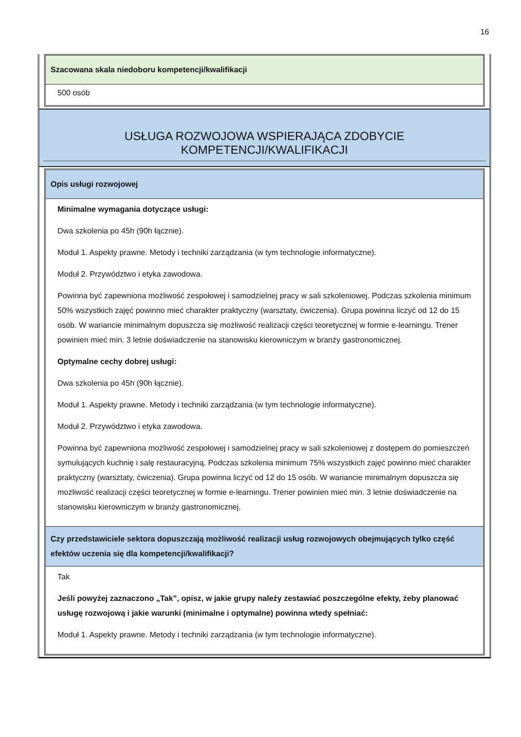16
Szacowana skala niedoboru kompetencji/kwalifikacji
500 osób
USŁUGA ROZWOJOWA WSPIERAJĄCA ZDOBYCIE KOMPETENCJI/KWALIFIKACJI
Opis usługi rozwojowej
Minimalne wymagania dotyczące usługi:
Dwa szkolenia po 45h (90h łącznie).
Moduł 1. Aspekty prawne. Metody i techniki zarządzania (w tym technologie informatyczne).
Moduł 2. Przywództwo i etyka zawodowa.
Powinna być zapewniona możliwość zespołowej i samodzielnej pracy w sali szkoleniowej. Podczas szkolenia minimum 50% wszystkich zajęć powinno mieć charakter praktyczny (warsztaty, ćwiczenia). Grupa powinna liczyć od 12 do 15 osób. W wariancie minimalnym dopuszcza się możliwość realizacji części teoretycznej w formie e-learningu. Trener powinien mieć min. 3 letnie doświadczenie na stanowisku kierowniczym w branży gastronomicznej.
Optymalne cechy dobrej usługi:
Dwa szkolenia po 45h (90h łącznie).
Moduł 1. Aspekty prawne. Metody i techniki zarządzania (w tym technologie informatyczne).
Moduł 2. Przywództwo i etyka zawodowa.
Powinna być zapewniona możliwość zespołowej i samodzielnej pracy w sali szkoleniowej z dostępem do pomieszczeń symulujących kuchnię i salę restauracyjną. Podczas szkolenia minimum 75% wszystkich zajęć powinno mieć charakter praktyczny (warsztaty, ćwiczenia). Grupa powinna liczyć od 12 do 15 osób. W wariancie minimalnym dopuszcza się możliwość realizacji części teoretycznej w formie e-learningu. Trener powinien mieć min. 3 letnie doświadczenie na stanowisku kierowniczym w branży gastronomicznej.
Czy przedstawiciele sektora dopuszczają możliwość realizacji usług rozwojowych obejmujących tylko część efektów uczenia się dla kompetencji/kwalifikacji?
Tak
Jeśli powyżej zaznaczono „Tak”, opisz, w jakie grupy należy zestawiać poszczególne efekty, żeby planować usługę rozwojową i jakie warunki (minimalne i optymalne) powinna wtedy spełniać:
Moduł 1. Aspekty prawne. Metody i techniki zarządzania (w tym technologie informatyczne).